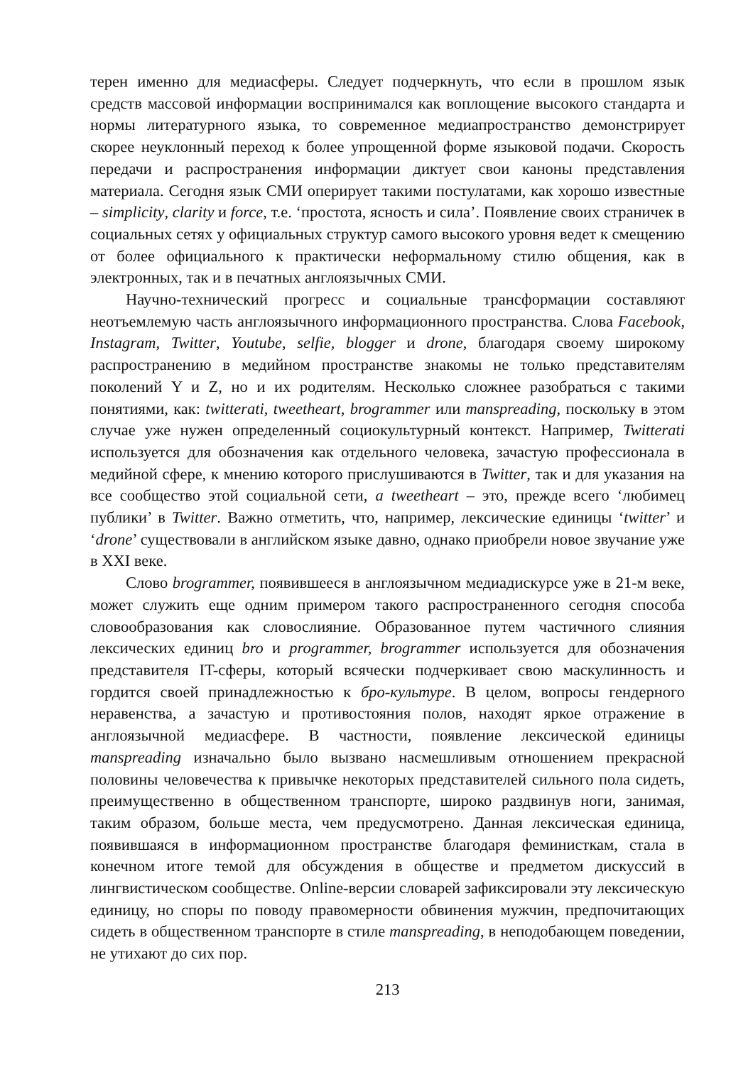терен именно для медиасферы. Следует подчеркнуть, что если в прошлом язык средств массовой информации воспринимался как воплощение высокого стандарта и нормы литературного языка, то современное медиапространство демонстрирует скорее неуклонный переход к более упрощенной форме языковой подачи. Скорость передачи и распространения информации диктует свои каноны представления материала. Сегодня язык СМИ оперирует такими постулатами, как хорошо известные – simplicity, clarity и force, т.е. ‘простота, ясность и сила’. Появление своих страничек в социальных сетях у официальных структур самого высокого уровня ведет к смещению от более официального к практически неформальному стилю общения, как в электронных, так и в печатных англоязычных СМИ.
Научно-технический прогресс и социальные трансформации составляют неотъемлемую часть англоязычного информационного пространства. Слова Facebook, Instagram, Twitter, Youtube, selfie, blogger и drone, благодаря своему широкому распространению в медийном пространстве знакомы не только представителям поколений Y и Z, но и их родителям. Несколько сложнее разобраться с такими понятиями, как: twitterati, tweetheart, brogrammer или manspreading, поскольку в этом случае уже нужен определенный социокультурный контекст. Например, Twitterati используется для обозначения как отдельного человека, зачастую профессионала в медийной сфере, к мнению которого прислушиваются в Twitter, так и для указания на все сообщество этой социальной сети, a tweetheart – это, прежде всего ‘любимец публики’ в Twitter. Важно отметить, что, например, лексические единицы ‘twitter’ и ‘drone’ существовали в английском языке давно, однако приобрели новое звучание уже в XXI веке.
Слово brogrammer, появившееся в англоязычном медиадискурсе уже в 21-м веке, может служить еще одним примером такого распространенного сегодня способа словообразования как словослияние. Образованное путем частичного слияния лексических единиц bro и programmer, brogrammer используется для обозначения представителя IT-сферы, который всячески подчеркивает свою маскулинность и гордится своей принадлежностью к бро-культуре. В целом, вопросы гендерного неравенства, а зачастую и противостояния полов, находят яркое отражение в англоязычной медиасфере. В частности, появление лексической единицы manspreading изначально было вызвано насмешливым отношением прекрасной половины человечества к привычке некоторых представителей сильного пола сидеть, преимущественно в общественном транспорте, широко раздвинув ноги, занимая, таким образом, больше места, чем предусмотрено. Данная лексическая единица, появившаяся в информационном пространстве благодаря феминисткам, стала в конечном итоге темой для обсуждения в обществе и предметом дискуссий в лингвистическом сообществе. Online-версии словарей зафиксировали эту лексическую единицу, но споры по поводу правомерности обвинения мужчин, предпочитающих сидеть в общественном транспорте в стиле manspreading, в неподобающем поведении, не утихают до сих пор.
213